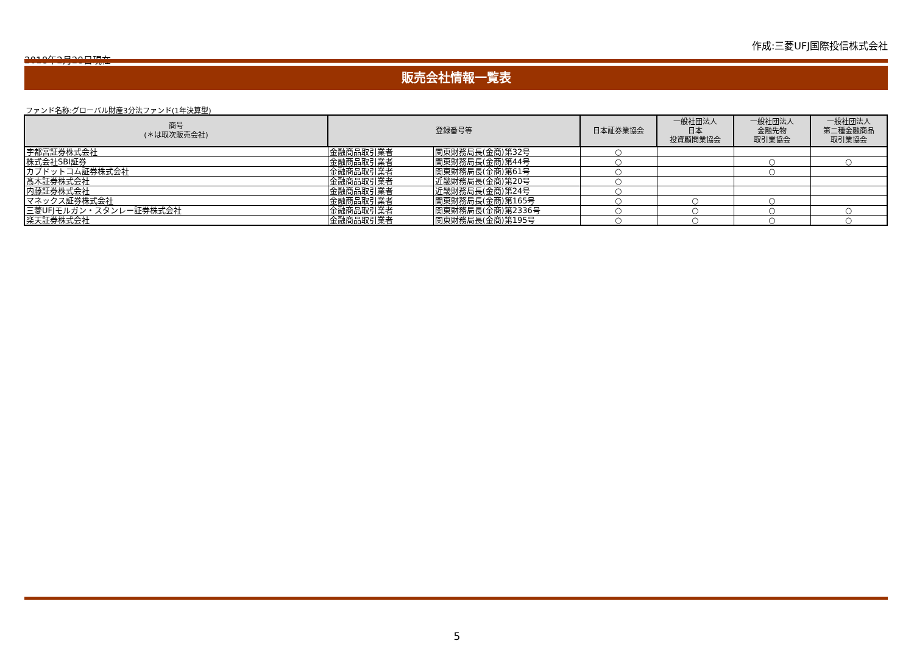2018年2月28日現在
作成:三菱UFJ国際投信株式会社
販売会社情報一覧表
ファンド名称:グローバル財産3分法ファンド(1年決算型)
| 商号 (＊は取次販売会社) | 登録番号等 | | 日本証券業協会 | 一般社団法人 日本 投資顧問業協会 | 一般社団法人 金融先物 取引業協会 | 一般社団法人 第二種金融商品 取引業協会 |
| --- | --- | --- | --- | --- | --- | --- |
| 宇都宮証券株式会社 | 金融商品取引業者 | 関東財務局長(金商)第32号 | ○ | | | |
| 株式会社SBI証券 | 金融商品取引業者 | 関東財務局長(金商)第44号 | ○ | | ○ | ○ |
| カブドットコム証券株式会社 | 金融商品取引業者 | 関東財務局長(金商)第61号 | ○ | | ○ | |
| 髙木証券株式会社 | 金融商品取引業者 | 近畿財務局長(金商)第20号 | ○ | | | |
| 内藤証券株式会社 | 金融商品取引業者 | 近畿財務局長(金商)第24号 | ○ | | | |
| マネックス証券株式会社 | 金融商品取引業者 | 関東財務局長(金商)第165号 | ○ | ○ | ○ | |
| 三菱UFJモルガン・スタンレー証券株式会社 | 金融商品取引業者 | 関東財務局長(金商)第2336号 | ○ | ○ | ○ | ○ |
| 楽天証券株式会社 | 金融商品取引業者 | 関東財務局長(金商)第195号 | ○ | ○ | ○ | ○ |
5